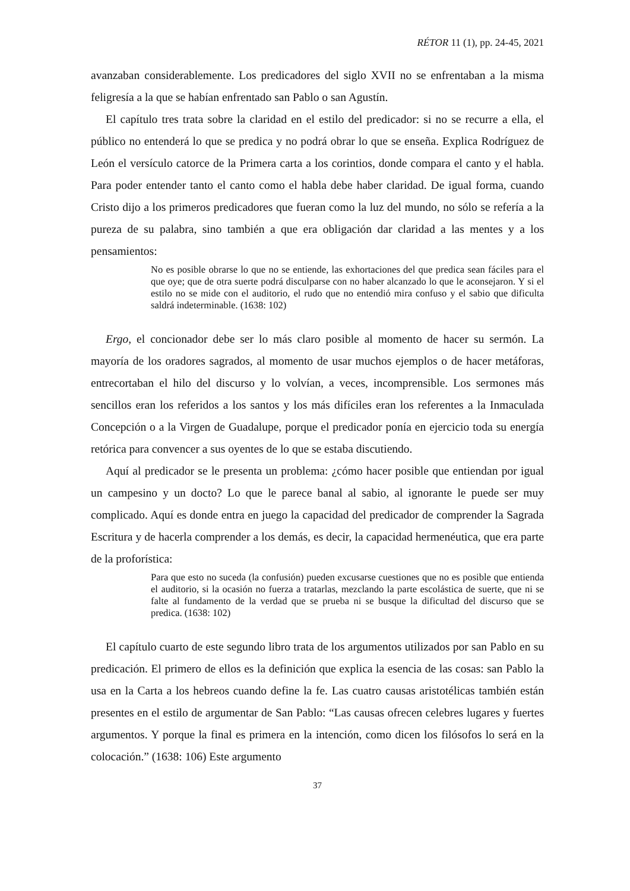RÉTOR 11 (1), pp. 24-45, 2021
avanzaban considerablemente. Los predicadores del siglo XVII no se enfrentaban a la misma feligresía a la que se habían enfrentado san Pablo o san Agustín.
El capítulo tres trata sobre la claridad en el estilo del predicador: si no se recurre a ella, el público no entenderá lo que se predica y no podrá obrar lo que se enseña. Explica Rodríguez de León el versículo catorce de la Primera carta a los corintios, donde compara el canto y el habla. Para poder entender tanto el canto como el habla debe haber claridad. De igual forma, cuando Cristo dijo a los primeros predicadores que fueran como la luz del mundo, no sólo se refería a la pureza de su palabra, sino también a que era obligación dar claridad a las mentes y a los pensamientos:
No es posible obrarse lo que no se entiende, las exhortaciones del que predica sean fáciles para el que oye; que de otra suerte podrá disculparse con no haber alcanzado lo que le aconsejaron. Y si el estilo no se mide con el auditorio, el rudo que no entendió mira confuso y el sabio que dificulta saldrá indeterminable. (1638: 102)
Ergo, el concionador debe ser lo más claro posible al momento de hacer su sermón. La mayoría de los oradores sagrados, al momento de usar muchos ejemplos o de hacer metáforas, entrecortaban el hilo del discurso y lo volvían, a veces, incomprensible. Los sermones más sencillos eran los referidos a los santos y los más difíciles eran los referentes a la Inmaculada Concepción o a la Virgen de Guadalupe, porque el predicador ponía en ejercicio toda su energía retórica para convencer a sus oyentes de lo que se estaba discutiendo.
Aquí al predicador se le presenta un problema: ¿cómo hacer posible que entiendan por igual un campesino y un docto? Lo que le parece banal al sabio, al ignorante le puede ser muy complicado. Aquí es donde entra en juego la capacidad del predicador de comprender la Sagrada Escritura y de hacerla comprender a los demás, es decir, la capacidad hermenéutica, que era parte de la proforística:
Para que esto no suceda (la confusión) pueden excusarse cuestiones que no es posible que entienda el auditorio, si la ocasión no fuerza a tratarlas, mezclando la parte escolástica de suerte, que ni se falte al fundamento de la verdad que se prueba ni se busque la dificultad del discurso que se predica. (1638: 102)
El capítulo cuarto de este segundo libro trata de los argumentos utilizados por san Pablo en su predicación. El primero de ellos es la definición que explica la esencia de las cosas: san Pablo la usa en la Carta a los hebreos cuando define la fe. Las cuatro causas aristotélicas también están presentes en el estilo de argumentar de San Pablo: “Las causas ofrecen celebres lugares y fuertes argumentos. Y porque la final es primera en la intención, como dicen los filósofos lo será en la colocación.” (1638: 106) Este argumento
37